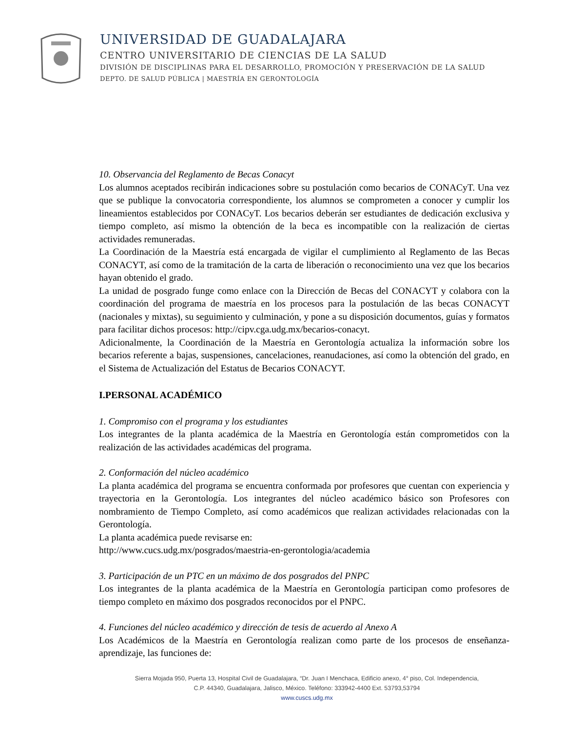UNIVERSIDAD DE GUADALAJARA
CENTRO UNIVERSITARIO DE CIENCIAS DE LA SALUD
DIVISIÓN DE DISCIPLINAS PARA EL DESARROLLO, PROMOCIÓN Y PRESERVACIÓN DE LA SALUD
DEPTO. DE SALUD PÚBLICA | MAESTRÍA EN GERONTOLOGÍA
10. Observancia del Reglamento de Becas Conacyt
Los alumnos aceptados recibirán indicaciones sobre su postulación como becarios de CONACyT. Una vez que se publique la convocatoria correspondiente, los alumnos se comprometen a conocer y cumplir los lineamientos establecidos por CONACyT. Los becarios deberán ser estudiantes de dedicación exclusiva y tiempo completo, así mismo la obtención de la beca es incompatible con la realización de ciertas actividades remuneradas.
La Coordinación de la Maestría está encargada de vigilar el cumplimiento al Reglamento de las Becas CONACYT, así como de la tramitación de la carta de liberación o reconocimiento una vez que los becarios hayan obtenido el grado.
La unidad de posgrado funge como enlace con la Dirección de Becas del CONACYT y colabora con la coordinación del programa de maestría en los procesos para la postulación de las becas CONACYT (nacionales y mixtas), su seguimiento y culminación, y pone a su disposición documentos, guías y formatos para facilitar dichos procesos: http://cipv.cga.udg.mx/becarios-conacyt.
Adicionalmente, la Coordinación de la Maestría en Gerontología actualiza la información sobre los becarios referente a bajas, suspensiones, cancelaciones, reanudaciones, así como la obtención del grado, en el Sistema de Actualización del Estatus de Becarios CONACYT.
I.PERSONAL ACADÉMICO
1. Compromiso con el programa y los estudiantes
Los integrantes de la planta académica de la Maestría en Gerontología están comprometidos con la realización de las actividades académicas del programa.
2. Conformación del núcleo académico
La planta académica del programa se encuentra conformada por profesores que cuentan con experiencia y trayectoria en la Gerontología. Los integrantes del núcleo académico básico son Profesores con nombramiento de Tiempo Completo, así como académicos que realizan actividades relacionadas con la Gerontología.
La planta académica puede revisarse en:
http://www.cucs.udg.mx/posgrados/maestria-en-gerontologia/academia
3. Participación de un PTC en un máximo de dos posgrados del PNPC
Los integrantes de la planta académica de la Maestría en Gerontología participan como profesores de tiempo completo en máximo dos posgrados reconocidos por el PNPC.
4. Funciones del núcleo académico y dirección de tesis de acuerdo al Anexo A
Los Académicos de la Maestría en Gerontología realizan como parte de los procesos de enseñanza-aprendizaje, las funciones de:
Sierra Mojada 950, Puerta 13, Hospital Civil de Guadalajara, “Dr. Juan I Menchaca, Edificio anexo, 4° piso, Col. Independencia,
C.P. 44340, Guadalajara, Jalisco, México. Teléfono: 333942-4400 Ext. 53793,53794
www.cuscs.udg.mx